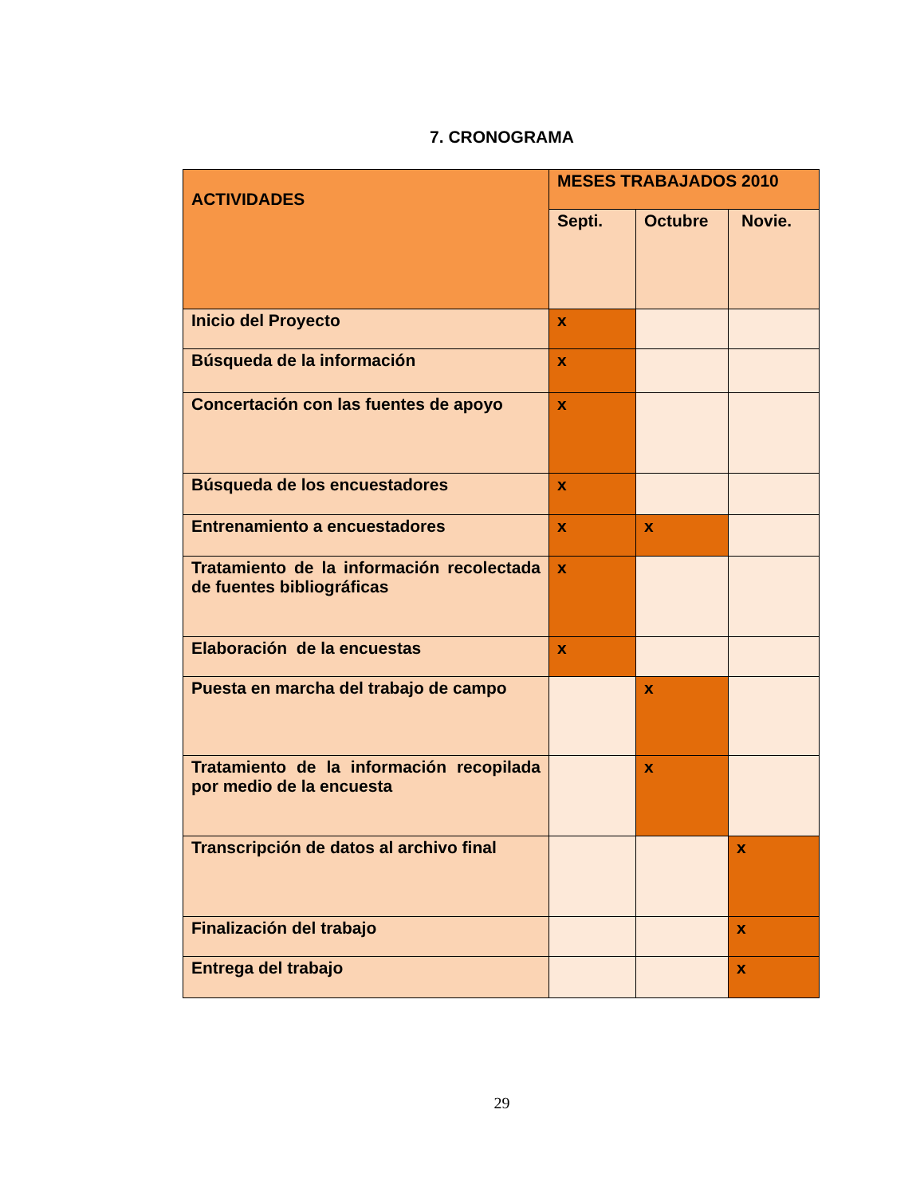7. CRONOGRAMA
| ACTIVIDADES | MESES TRABAJADOS 2010 | | |
| --- | --- | --- | --- |
| | Septi. | Octubre | Novie. |
| Inicio del Proyecto | x | | |
| Búsqueda de la información | x | | |
| Concertación con las fuentes de apoyo | x | | |
| Búsqueda de los encuestadores | x | | |
| Entrenamiento a encuestadores | x | x | |
| Tratamiento de la información recolectada de fuentes bibliográficas | x | | |
| Elaboración de la encuestas | x | | |
| Puesta en marcha del trabajo de campo | | x | |
| Tratamiento de la información recopilada por medio de la encuesta | | x | |
| Transcripción de datos al archivo final | | | x |
| Finalización del trabajo | | | x |
| Entrega del trabajo | | | x |
29